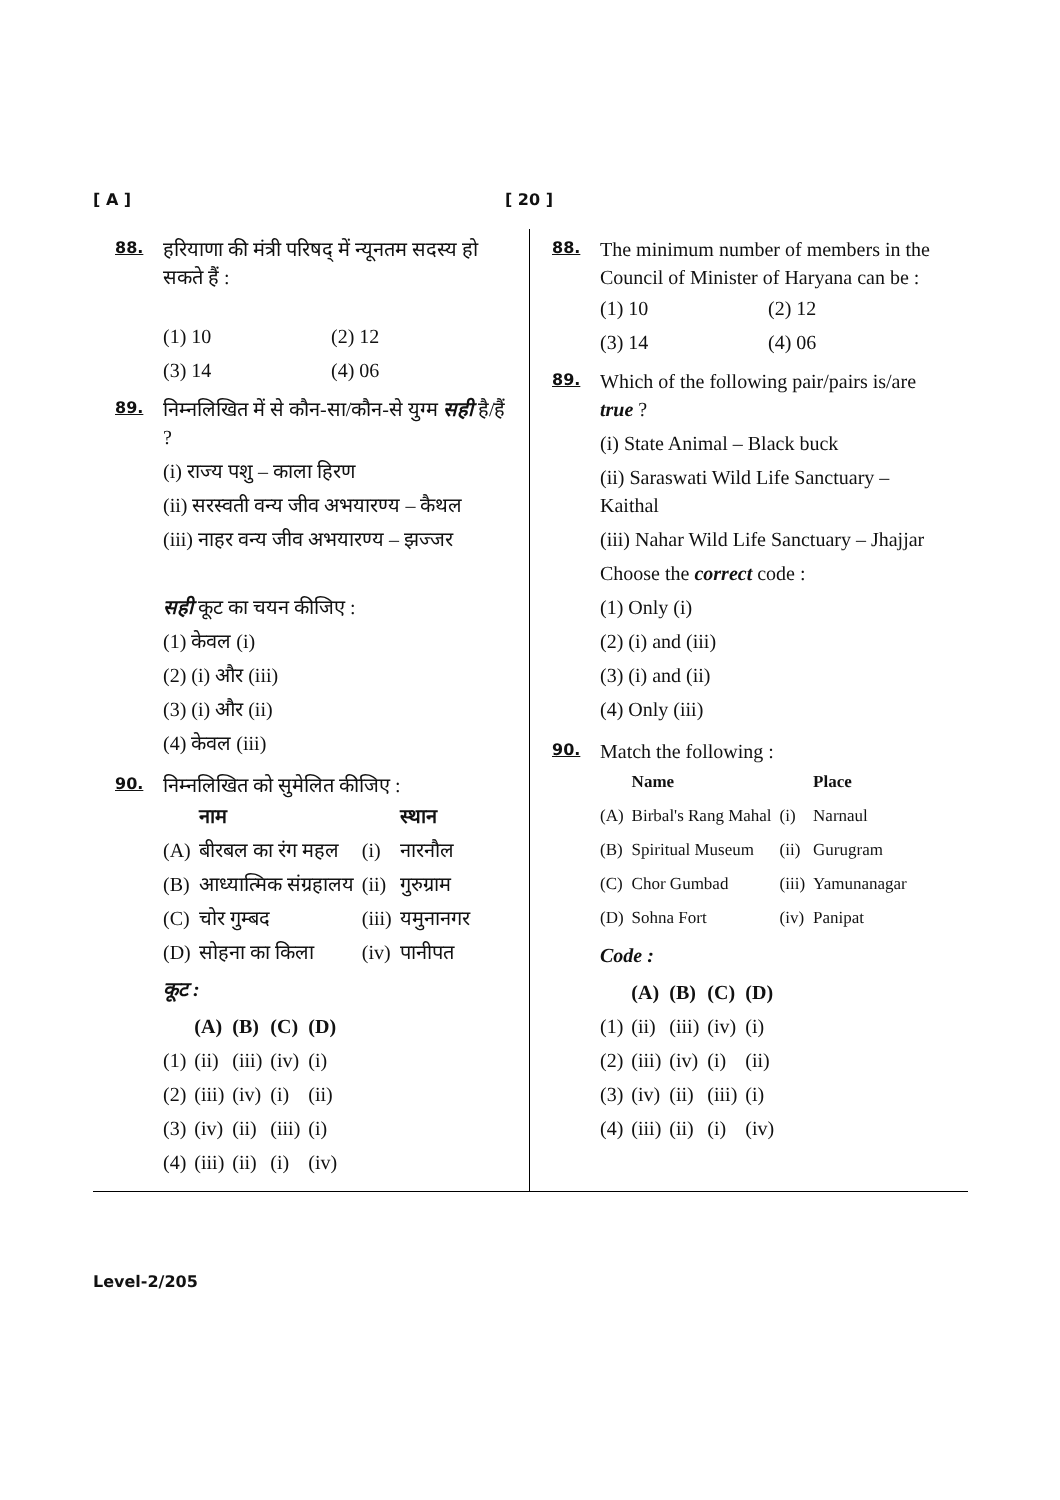[ A ] [ 20 ]
88.
हरियाणा की मंत्री परिषद् में न्यूनतम सदस्य हो सकते हैं :
| (1) 10 | (2) 12 |
| (3) 14 | (4) 06 |
89.
निम्नलिखित में से कौन-सा/कौन-से युग्म सही है/हैं ?
(i) राज्य पशु – काला हिरण
(ii) सरस्वती वन्य जीव अभयारण्य – कैथल
(iii) नाहर वन्य जीव अभयारण्य – झज्जर
सही कूट का चयन कीजिए :
(1) केवल (i)
(2) (i) और (iii)
(3) (i) और (ii)
(4) केवल (iii)
90.
निम्नलिखित को सुमेलित कीजिए :
| | नाम | | स्थान |
| --- | --- | --- | --- |
| (A) | बीरबल का रंग महल | (i) | नारनौल |
| (B) | आध्यात्मिक संग्रहालय | (ii) | गुरुग्राम |
| (C) | चोर गुम्बद | (iii) | यमुनानगर |
| (D) | सोहना का किला | (iv) | पानीपत |
कूट :
| | (A) | (B) | (C) | (D) |
| --- | --- | --- | --- | --- |
| (1) | (ii) | (iii) | (iv) | (i) |
| (2) | (iii) | (iv) | (i) | (ii) |
| (3) | (iv) | (ii) | (iii) | (i) |
| (4) | (iii) | (ii) | (i) | (iv) |
88.
The minimum number of members in the Council of Minister of Haryana can be :
| (1) 10 | (2) 12 |
| (3) 14 | (4) 06 |
89.
Which of the following pair/pairs is/are true ?
(i) State Animal – Black buck
(ii) Saraswati Wild Life Sanctuary – Kaithal
(iii) Nahar Wild Life Sanctuary – Jhajjar
Choose the correct code :
(1) Only (i)
(2) (i) and (iii)
(3) (i) and (ii)
(4) Only (iii)
90.
Match the following :
| | Name | | Place |
| --- | --- | --- | --- |
| (A) | Birbal's Rang Mahal | (i) | Narnaul |
| (B) | Spiritual Museum | (ii) | Gurugram |
| (C) | Chor Gumbad | (iii) | Yamunanagar |
| (D) | Sohna Fort | (iv) | Panipat |
Code :
| | (A) | (B) | (C) | (D) |
| --- | --- | --- | --- | --- |
| (1) | (ii) | (iii) | (iv) | (i) |
| (2) | (iii) | (iv) | (i) | (ii) |
| (3) | (iv) | (ii) | (iii) | (i) |
| (4) | (iii) | (ii) | (i) | (iv) |
Level-2/205